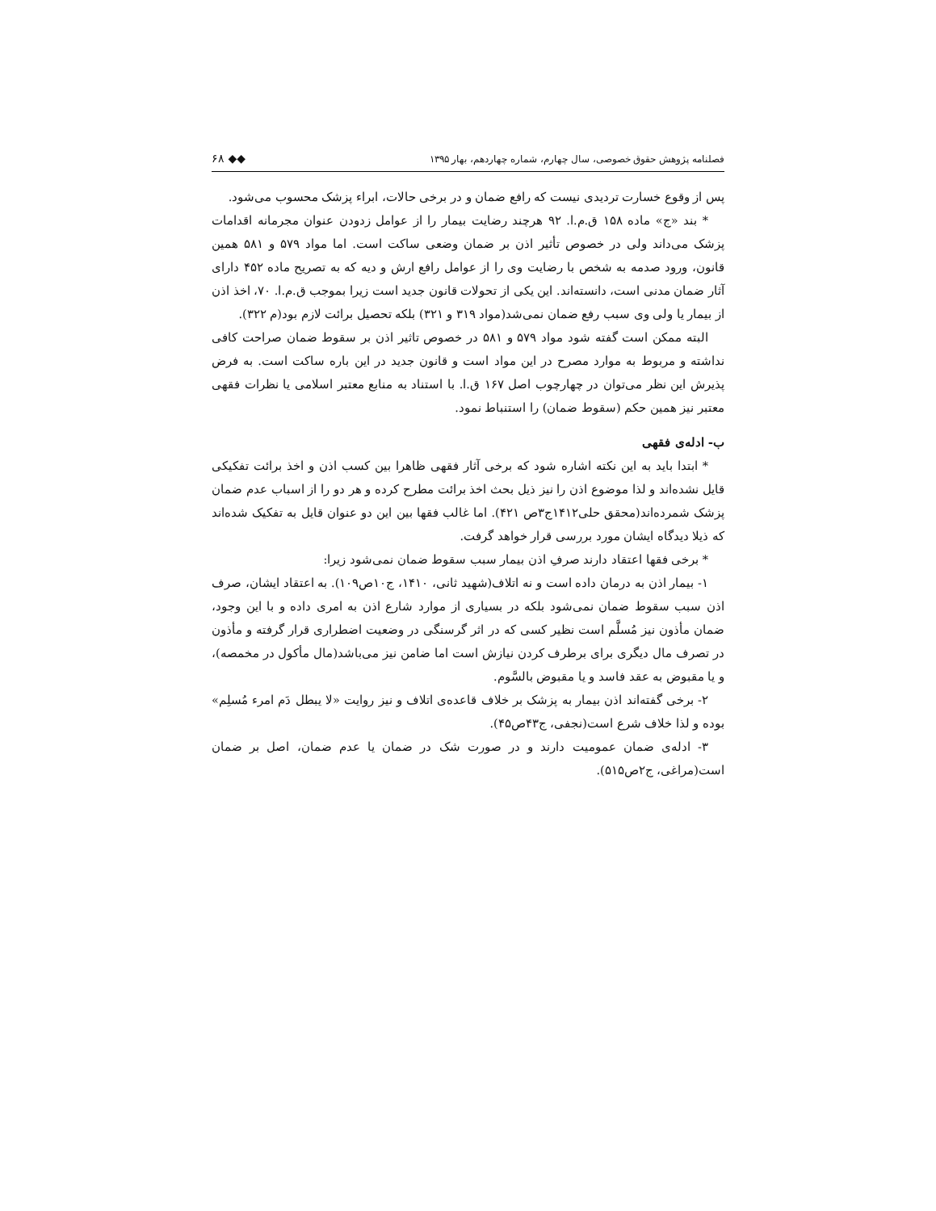فصلنامه پژوهش حقوق خصوصی، سال چهارم، شماره چهاردهم، بهار ۱۳۹۵ ◆◆ ۶۸
پس از وقوع خسارت تردیدی نیست که رافع ضمان و در برخی حالات، ابراء پزشک محسوب می‌شود.
* بند «ج» ماده ۱۵۸ ق.م.ا. ۹۲ هرچند رضایت بیمار را از عوامل زدودن عنوان مجرمانه اقدامات پزشک می‌داند ولی در خصوص تأثیر اذن بر ضمان وضعی ساکت است. اما مواد ۵۷۹ و ۵۸۱ همین قانون، ورود صدمه به شخص با رضایت وی را از عوامل رافع ارش و دیه که به تصریح ماده ۴۵۲ دارای آثار ضمان مدنی است، دانسته‌اند. این یکی از تحولات قانون جدید است زیرا بموجب ق.م.ا. ۷۰، اخذ اذن از بیمار یا ولی وی سبب رفع ضمان نمی‌شد(مواد ۳۱۹ و ۳۲۱) بلکه تحصیل برائت لازم بود(م ۳۲۲).
البته ممکن است گفته شود مواد ۵۷۹ و ۵۸۱ در خصوص تاثیر اذن بر سقوط ضمان صراحت کافی نداشته و مربوط به موارد مصرح در این مواد است و قانون جدید در این باره ساکت است. به فرض پذیرش این نظر می‌توان در چهارچوب اصل ۱۶۷ ق.ا. با استناد به منابع معتبر اسلامی یا نظرات فقهی معتبر نیز همین حکم (سقوط ضمان) را استنباط نمود.
ب- ادله‌ی فقهی
* ابتدا باید به این نکته اشاره شود که برخی آثار فقهی ظاهرا بین کسب اذن و اخذ برائت تفکیکی قایل نشده‌اند و لذا موضوع اذن را نیز ذیل بحث اخذ برائت مطرح کرده و هر دو را از اسباب عدم ضمان پزشک شمرده‌اند(محقق حلی۱۴۱۲ج۳ص ۴۲۱). اما غالب فقها بین این دو عنوان قایل به تفکیک شده‌اند که ذیلا دیدگاه ایشان مورد بررسی قرار خواهد گرفت.
* برخی فقها اعتقاد دارند صرفِ اذن بیمار سبب سقوط ضمان نمی‌شود زیرا:
۱- بیمار اذن به درمان داده است و نه اتلاف(شهید ثانی، ۱۴۱۰، ج۱۰ص۱۰۹). به اعتقاد ایشان، صرف اذن سبب سقوط ضمان نمی‌شود بلکه در بسیاری از موارد شارع اذن به امری داده و با این وجود، ضمان مأذون نیز مُسلَّم است نظیر کسی که در اثر گرسنگی در وضعیت اضطراری قرار گرفته و مأذون در تصرف مال دیگری برای برطرف کردن نیازش است اما ضامن نیز می‌باشد(مال مأکول در مخمصه)، و یا مقبوض به عقد فاسد و یا مقبوض بالسَّوم.
۲- برخی گفته‌اند اذن بیمار به پزشک بر خلاف قاعده‌ی اتلاف و نیز روایت «لا یبطل دَم امرء مُسلِم» بوده و لذا خلاف شرع است(نجفی، ج۴۳ص۴۵).
۳- ادله‌ی ضمان عمومیت دارند و در صورت شک در ضمان یا عدم ضمان، اصل بر ضمان است(مراغی، ج۲ص۵۱۵).